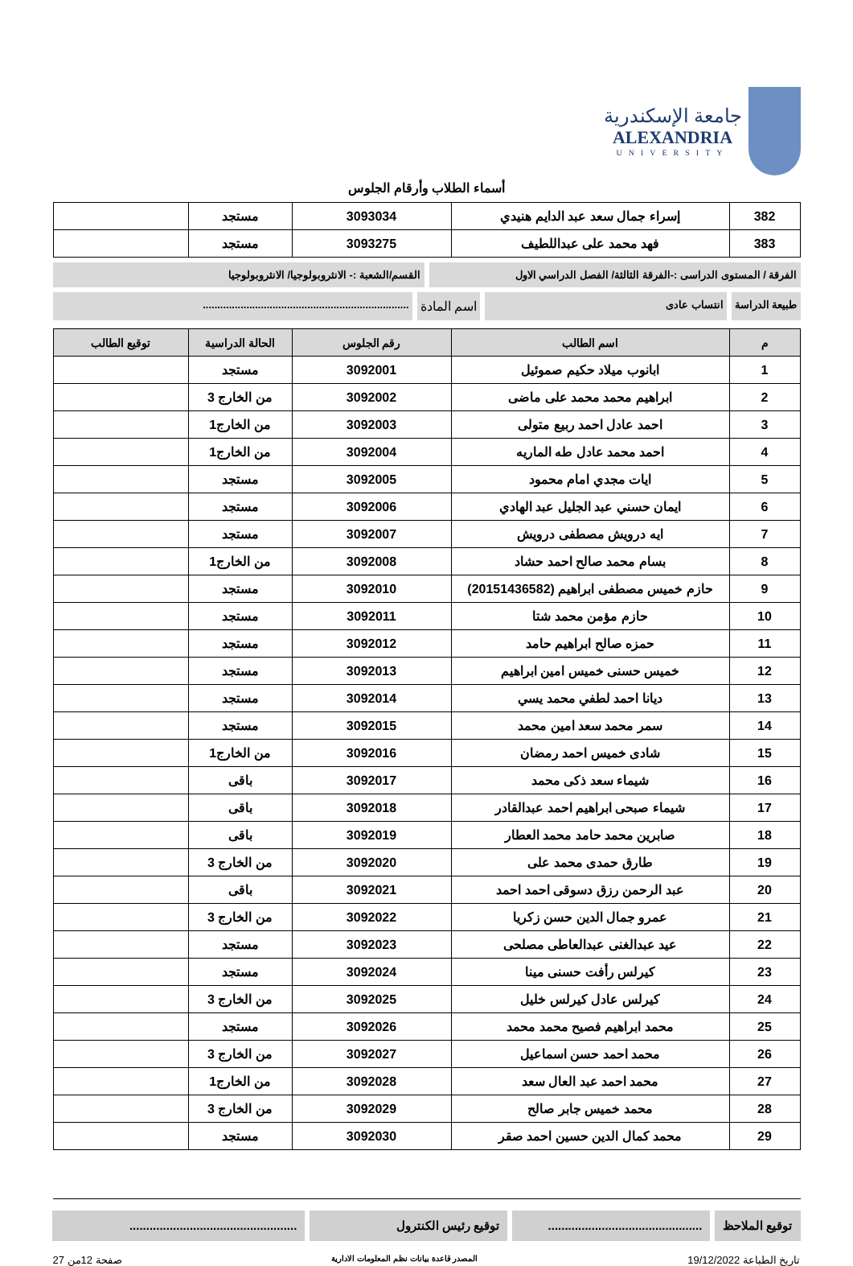جامعة الإسكندرية
ALEXANDRIA
UNIVERSITY
أسماء الطلاب وأرقام الجلوس
| 382 | إسراء جمال سعد عبد الدايم هنيدي | 3093034 | مستجد | |
| 383 | فهد محمد على عبداللطيف | 3093275 | مستجد | |
الفرقة / المستوى الدراسى :-الفرقة الثالثة/ الفصل الدراسي الاول
القسم/الشعبة :- الانثروبولوجيا/ الانثروبولوجيا
طبيعة الدراسة انتساب عادى
اسم المادة
.......................................................................
| م | اسم الطالب | رقم الجلوس | الحالة الدراسية | توقيع الطالب |
| --- | --- | --- | --- | --- |
| 1 | ابانوب ميلاد حكيم صموئيل | 3092001 | مستجد | |
| 2 | ابراهيم محمد محمد على ماضى | 3092002 | من الخارج 3 | |
| 3 | احمد عادل احمد ربيع متولى | 3092003 | من الخارج1 | |
| 4 | احمد محمد عادل طه الماريه | 3092004 | من الخارج1 | |
| 5 | ايات مجدي امام محمود | 3092005 | مستجد | |
| 6 | ايمان حسني عبد الجليل عبد الهادي | 3092006 | مستجد | |
| 7 | ايه درويش مصطفى درويش | 3092007 | مستجد | |
| 8 | بسام محمد صالح احمد حشاد | 3092008 | من الخارج1 | |
| 9 | حازم خميس مصطفى ابراهيم (20151436582) | 3092010 | مستجد | |
| 10 | حازم مؤمن محمد شتا | 3092011 | مستجد | |
| 11 | حمزه صالح ابراهيم حامد | 3092012 | مستجد | |
| 12 | خميس حسنى خميس امين ابراهيم | 3092013 | مستجد | |
| 13 | ديانا احمد لطفي محمد يسي | 3092014 | مستجد | |
| 14 | سمر محمد سعد امين محمد | 3092015 | مستجد | |
| 15 | شادى خميس احمد رمضان | 3092016 | من الخارج1 | |
| 16 | شيماء سعد ذكى محمد | 3092017 | باقى | |
| 17 | شيماء صبحى ابراهيم احمد عبدالقادر | 3092018 | باقى | |
| 18 | صابرين محمد حامد محمد العطار | 3092019 | باقى | |
| 19 | طارق حمدى محمد على | 3092020 | من الخارج 3 | |
| 20 | عبد الرحمن رزق دسوقى احمد احمد | 3092021 | باقى | |
| 21 | عمرو جمال الدين حسن زكريا | 3092022 | من الخارج 3 | |
| 22 | عيد عبدالغنى عبدالعاطى مصلحى | 3092023 | مستجد | |
| 23 | كيرلس رأفت حسنى مينا | 3092024 | مستجد | |
| 24 | كيرلس عادل كيرلس خليل | 3092025 | من الخارج 3 | |
| 25 | محمد ابراهيم فصيح محمد محمد | 3092026 | مستجد | |
| 26 | محمد احمد حسن اسماعيل | 3092027 | من الخارج 3 | |
| 27 | محمد احمد عبد العال سعد | 3092028 | من الخارج1 | |
| 28 | محمد خميس جابر صالح | 3092029 | من الخارج 3 | |
| 29 | محمد كمال الدين حسين احمد صقر | 3092030 | مستجد | |
توقيع الملاحظ ..............................................
توقيع رئيس الكنترول ..................................................
تاريخ الطباعة 19/12/2022 المصدر قاعدة بيانات نظم المعلومات الادارية صفحة 12من 27